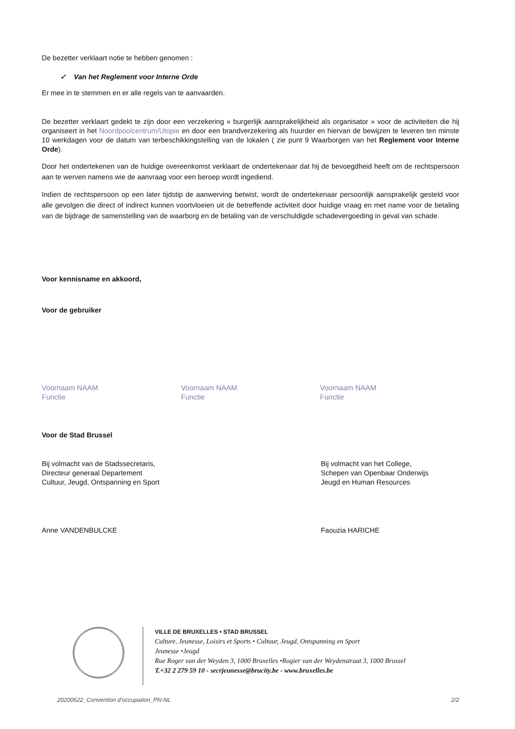De bezetter verklaart notie te hebben genomen :
✓ Van het Reglement voor Interne Orde
Er mee in te stemmen en er alle regels van te aanvaarden.
De bezetter verklaart gedekt te zijn door een verzekering « burgerlijk aansprakelijkheid als organisator » voor de activiteiten die hij organiseert in het Noordpoolcentrum/Utopie en door een brandverzekering als huurder en hiervan de bewijzen te leveren ten minste 10 werkdagen voor de datum van terbeschikkingstelling van de lokalen ( zie punt 9 Waarborgen van het Reglement voor Interne Orde).
Door het ondertekenen van de huidige overeenkomst verklaart de ondertekenaar dat hij de bevoegdheid heeft om de rechtspersoon aan te werven namens wie de aanvraag voor een beroep wordt ingediend.
Indien de rechtspersoon op een later tijdstip de aanwerving betwist, wordt de ondertekenaar persoonlijk aansprakelijk gesteld voor alle gevolgen die direct of indirect kunnen voortvloeien uit de betreffende activiteit door huidige vraag en met name voor de betaling van de bijdrage de samenstelling van de waarborg en de betaling van de verschuldigde schadevergoeding in geval van schade.
Voor kennisname en akkoord,
Voor de gebruiker
Voornaam NAAM
Functie
Voornaam NAAM
Functie
Voornaam NAAM
Functie
Voor de Stad Brussel
Bij volmacht van de Stadssecretaris,
Directeur generaal Departement
Cultuur, Jeugd, Ontspanning en Sport
Bij volmacht van het College,
Schepen van Openbaar Onderwijs
Jeugd en Human Resources
Anne VANDENBULCKE Faouzia HARICHE
VILLE DE BRUXELLES • STAD BRUSSEL
Culture, Jeunesse, Loisirs et Sports • Cultuur, Jeugd, Ontspanning en Sport
Jeunesse •Jeugd
Rue Roger van der Weyden 3, 1000 Bruxelles •Rogier van der Weydenstraat 3, 1000 Brussel
T.+32 2 279 59 10 - secrjeunesse@brucity.be - www.bruxelles.be
20200622_Convention d'occupation_PN-NL 2/2